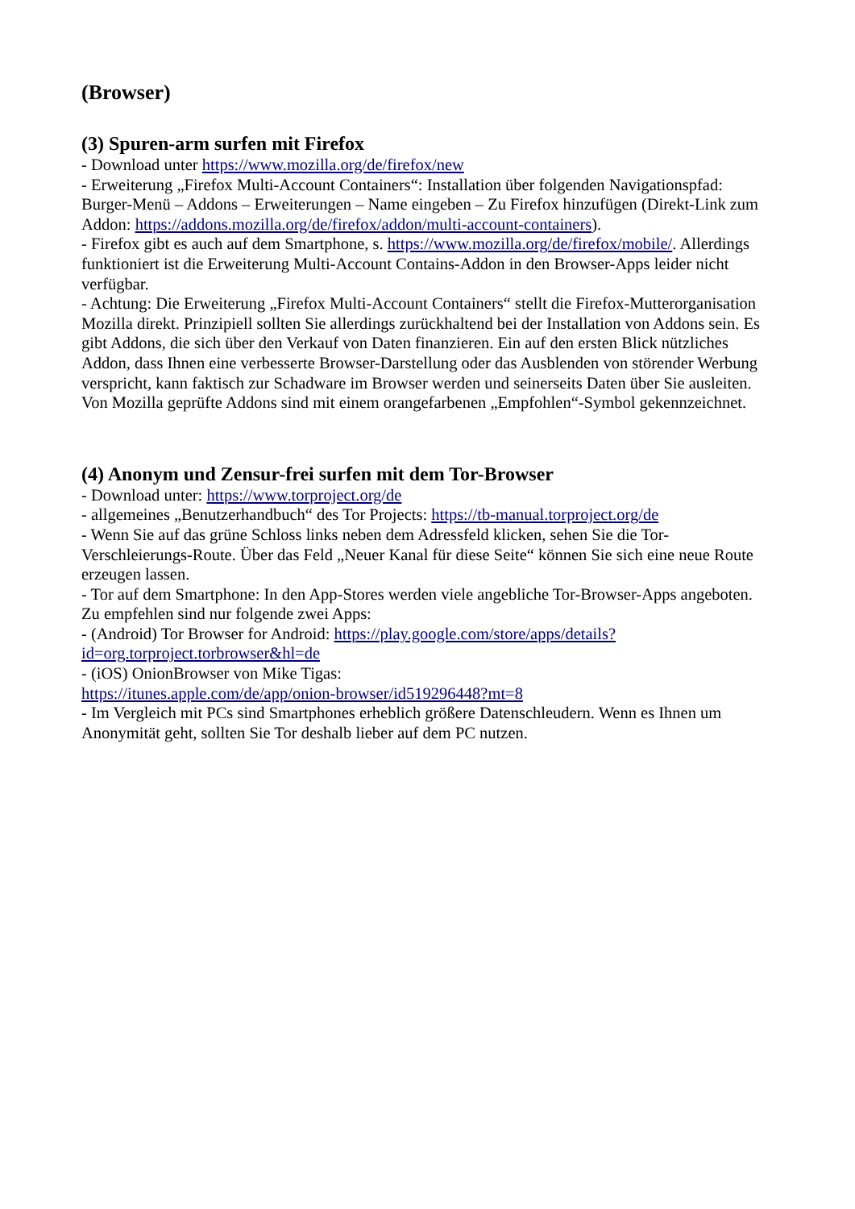(Browser)
(3) Spuren-arm surfen mit Firefox
- Download unter https://www.mozilla.org/de/firefox/new
- Erweiterung „Firefox Multi-Account Containers“: Installation über folgenden Navigationspfad: Burger-Menü – Addons – Erweiterungen – Name eingeben – Zu Firefox hinzufügen (Direkt-Link zum Addon: https://addons.mozilla.org/de/firefox/addon/multi-account-containers).
- Firefox gibt es auch auf dem Smartphone, s. https://www.mozilla.org/de/firefox/mobile/. Allerdings funktioniert ist die Erweiterung Multi-Account Contains-Addon in den Browser-Apps leider nicht verfügbar.
- Achtung: Die Erweiterung „Firefox Multi-Account Containers“ stellt die Firefox-Mutterorganisation Mozilla direkt. Prinzipiell sollten Sie allerdings zurückhaltend bei der Installation von Addons sein. Es gibt Addons, die sich über den Verkauf von Daten finanzieren. Ein auf den ersten Blick nützliches Addon, dass Ihnen eine verbesserte Browser-Darstellung oder das Ausblenden von störender Werbung verspricht, kann faktisch zur Schadware im Browser werden und seinerseits Daten über Sie ausleiten. Von Mozilla geprüfte Addons sind mit einem orangefarbenen „Empfohlen“-Symbol gekennzeichnet.
(4) Anonym und Zensur-frei surfen mit dem Tor-Browser
- Download unter: https://www.torproject.org/de
- allgemeines „Benutzerhandbuch“ des Tor Projects: https://tb-manual.torproject.org/de
- Wenn Sie auf das grüne Schloss links neben dem Adressfeld klicken, sehen Sie die Tor-Verschleierungs-Route. Über das Feld „Neuer Kanal für diese Seite“ können Sie sich eine neue Route erzeugen lassen.
- Tor auf dem Smartphone: In den App-Stores werden viele angebliche Tor-Browser-Apps angeboten. Zu empfehlen sind nur folgende zwei Apps:
- (Android) Tor Browser for Android: https://play.google.com/store/apps/details?
id=org.torproject.torbrowser&hl=de
- (iOS) OnionBrowser von Mike Tigas:
https://itunes.apple.com/de/app/onion-browser/id519296448?mt=8
- Im Vergleich mit PCs sind Smartphones erheblich größere Datenschleudern. Wenn es Ihnen um Anonymität geht, sollten Sie Tor deshalb lieber auf dem PC nutzen.